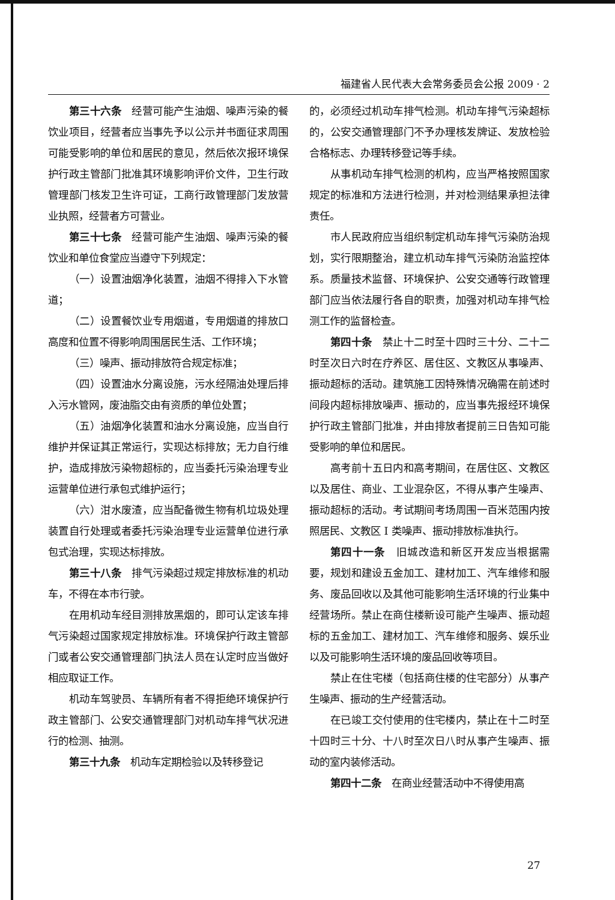福建省人民代表大会常务委员会公报 2009 · 2
第三十六条　经营可能产生油烟、噪声污染的餐饮业项目，经营者应当事先予以公示并书面征求周围可能受影响的单位和居民的意见，然后依次报环境保护行政主管部门批准其环境影响评价文件，卫生行政管理部门核发卫生许可证，工商行政管理部门发放营业执照，经营者方可营业。
第三十七条　经营可能产生油烟、噪声污染的餐饮业和单位食堂应当遵守下列规定：
（一）设置油烟净化装置，油烟不得排入下水管道；
（二）设置餐饮业专用烟道，专用烟道的排放口高度和位置不得影响周围居民生活、工作环境；
（三）噪声、振动排放符合规定标准；
（四）设置油水分离设施，污水经隔油处理后排入污水管网，废油脂交由有资质的单位处置；
（五）油烟净化装置和油水分离设施，应当自行维护并保证其正常运行，实现达标排放；无力自行维护，造成排放污染物超标的，应当委托污染治理专业运营单位进行承包式维护运行；
（六）泔水废渣，应当配备微生物有机垃圾处理装置自行处理或者委托污染治理专业运营单位进行承包式治理，实现达标排放。
第三十八条　排气污染超过规定排放标准的机动车，不得在本市行驶。
在用机动车经目测排放黑烟的，即可认定该车排气污染超过国家规定排放标准。环境保护行政主管部门或者公安交通管理部门执法人员在认定时应当做好相应取证工作。
机动车驾驶员、车辆所有者不得拒绝环境保护行政主管部门、公安交通管理部门对机动车排气状况进行的检测、抽测。
第三十九条　机动车定期检验以及转移登记
的，必须经过机动车排气检测。机动车排气污染超标的，公安交通管理部门不予办理核发牌证、发放检验合格标志、办理转移登记等手续。
从事机动车排气检测的机构，应当严格按照国家规定的标准和方法进行检测，并对检测结果承担法律责任。
市人民政府应当组织制定机动车排气污染防治规划，实行限期整治，建立机动车排气污染防治监控体系。质量技术监督、环境保护、公安交通等行政管理部门应当依法履行各自的职责，加强对机动车排气检测工作的监督检查。
第四十条　禁止十二时至十四时三十分、二十二时至次日六时在疗养区、居住区、文教区从事噪声、振动超标的活动。建筑施工因特殊情况确需在前述时间段内超标排放噪声、振动的，应当事先报经环境保护行政主管部门批准，并由排放者提前三日告知可能受影响的单位和居民。
高考前十五日内和高考期间，在居住区、文教区以及居住、商业、工业混杂区，不得从事产生噪声、振动超标的活动。考试期间考场周围一百米范围内按照居民、文教区 I 类噪声、振动排放标准执行。
第四十一条　旧城改造和新区开发应当根据需要，规划和建设五金加工、建材加工、汽车维修和服务、废品回收以及其他可能影响生活环境的行业集中经营场所。禁止在商住楼新设可能产生噪声、振动超标的五金加工、建材加工、汽车维修和服务、娱乐业以及可能影响生活环境的废品回收等项目。
禁止在住宅楼（包括商住楼的住宅部分）从事产生噪声、振动的生产经营活动。
在已竣工交付使用的住宅楼内，禁止在十二时至十四时三十分、十八时至次日八时从事产生噪声、振动的室内装修活动。
第四十二条　在商业经营活动中不得使用高
27